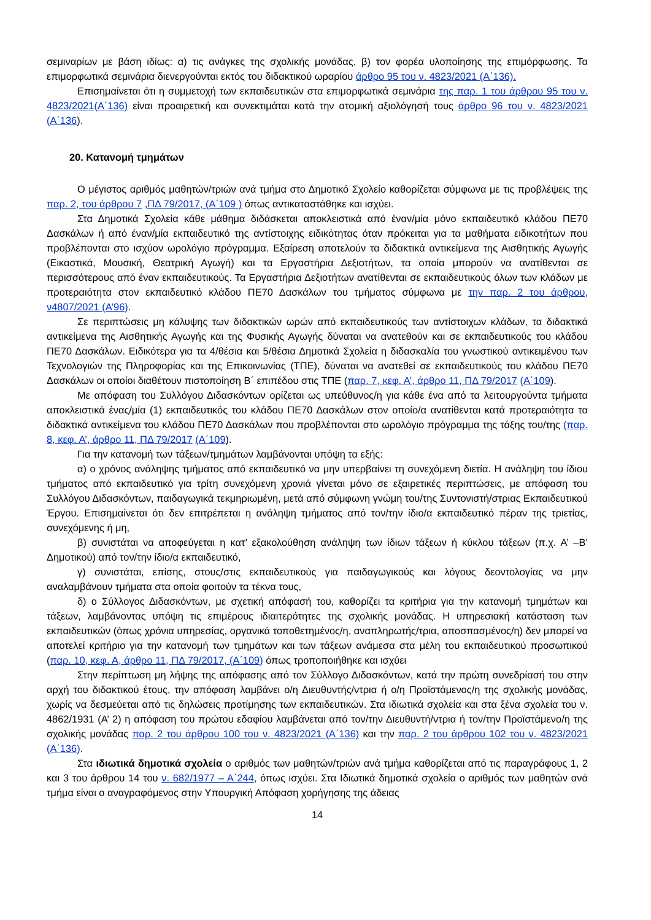σεμιναρίων με βάση ιδίως: α) τις ανάγκες της σχολικής μονάδας, β) τον φορέα υλοποίησης της επιμόρφωσης. Τα επιμορφωτικά σεμινάρια διενεργούνται εκτός του διδακτικού ωραρίου άρθρο 95 του ν. 4823/2021 (Α΄136).
Επισημαίνεται ότι η συμμετοχή των εκπαιδευτικών στα επιμορφωτικά σεμινάρια της παρ. 1 του άρθρου 95 του ν. 4823/2021(Α΄136) είναι προαιρετική και συνεκτιμάται κατά την ατομική αξιολόγησή τους άρθρο 96 του ν. 4823/2021 (Α΄136).
20. Κατανομή τμημάτων
Ο μέγιστος αριθμός μαθητών/τριών ανά τμήμα στο Δημοτικό Σχολείο καθορίζεται σύμφωνα με τις προβλέψεις της παρ. 2, του άρθρου 7 ,ΠΔ 79/2017, (Α΄109 ) όπως αντικαταστάθηκε και ισχύει.
Στα Δημοτικά Σχολεία κάθε μάθημα διδάσκεται αποκλειστικά από έναν/μία μόνο εκπαιδευτικό κλάδου ΠΕ70 Δασκάλων ή από έναν/μία εκπαιδευτικό της αντίστοιχης ειδικότητας όταν πρόκειται για τα μαθήματα ειδικοτήτων που προβλέπονται στο ισχύον ωρολόγιο πρόγραμμα. Εξαίρεση αποτελούν τα διδακτικά αντικείμενα της Αισθητικής Αγωγής (Εικαστικά, Μουσική, Θεατρική Αγωγή) και τα Εργαστήρια Δεξιοτήτων, τα οποία μπορούν να ανατίθενται σε περισσότερους από έναν εκπαιδευτικούς. Τα Εργαστήρια Δεξιοτήτων ανατίθενται σε εκπαιδευτικούς όλων των κλάδων με προτεραιότητα στον εκπαιδευτικό κλάδου ΠΕ70 Δασκάλων του τμήματος σύμφωνα με την παρ. 2 του άρθρου, ν4807/2021 (Α’96).
Σε περιπτώσεις μη κάλυψης των διδακτικών ωρών από εκπαιδευτικούς των αντίστοιχων κλάδων, τα διδακτικά αντικείμενα της Αισθητικής Αγωγής και της Φυσικής Αγωγής δύναται να ανατεθούν και σε εκπαιδευτικούς του κλάδου ΠΕ70 Δασκάλων. Ειδικότερα για τα 4/θέσια και 5/θέσια Δημοτικά Σχολεία η διδασκαλία του γνωστικού αντικειμένου των Τεχνολογιών της Πληροφορίας και της Επικοινωνίας (ΤΠΕ), δύναται να ανατεθεί σε εκπαιδευτικούς του κλάδου ΠΕ70 Δασκάλων οι οποίοι διαθέτουν πιστοποίηση Β΄ επιπέδου στις ΤΠΕ (παρ. 7, κεφ. Α’, άρθρο 11, ΠΔ 79/2017 (Α΄109).
Με απόφαση του Συλλόγου Διδασκόντων ορίζεται ως υπεύθυνος/η για κάθε ένα από τα λειτουργούντα τμήματα αποκλειστικά ένας/μία (1) εκπαιδευτικός του κλάδου ΠΕ70 Δασκάλων στον οποίο/α ανατίθενται κατά προτεραιότητα τα διδακτικά αντικείμενα του κλάδου ΠΕ70 Δασκάλων που προβλέπονται στο ωρολόγιο πρόγραμμα της τάξης του/της (παρ. 8, κεφ. Α’, άρθρο 11, ΠΔ 79/2017 (Α΄109).
Για την κατανομή των τάξεων/τμημάτων λαμβάνονται υπόψη τα εξής:
α) ο χρόνος ανάληψης τμήματος από εκπαιδευτικό να μην υπερβαίνει τη συνεχόμενη διετία. Η ανάληψη του ίδιου τμήματος από εκπαιδευτικό για τρίτη συνεχόμενη χρονιά γίνεται μόνο σε εξαιρετικές περιπτώσεις, με απόφαση του Συλλόγου Διδασκόντων, παιδαγωγικά τεκμηριωμένη, μετά από σύμφωνη γνώμη του/της Συντονιστή/στριας Εκπαιδευτικού Έργου. Επισημαίνεται ότι δεν επιτρέπεται η ανάληψη τμήματος από τον/την ίδιο/α εκπαιδευτικό πέραν της τριετίας, συνεχόμενης ή μη,
β) συνιστάται να αποφεύγεται η κατ’ εξακολούθηση ανάληψη των ίδιων τάξεων ή κύκλου τάξεων (π.χ. Α’ –Β’ Δημοτικού) από τον/την ίδιο/α εκπαιδευτικό,
γ) συνιστάται, επίσης, στους/στις εκπαιδευτικούς για παιδαγωγικούς και λόγους δεοντολογίας να μην αναλαμβάνουν τμήματα στα οποία φοιτούν τα τέκνα τους,
δ) ο Σύλλογος Διδασκόντων, με σχετική απόφασή του, καθορίζει τα κριτήρια για την κατανομή τμημάτων και τάξεων, λαμβάνοντας υπόψη τις επιμέρους ιδιαιτερότητες της σχολικής μονάδας. Η υπηρεσιακή κατάσταση των εκπαιδευτικών (όπως χρόνια υπηρεσίας, οργανικά τοποθετημένος/η, αναπληρωτής/τρια, αποσπασμένος/η) δεν μπορεί να αποτελεί κριτήριο για την κατανομή των τμημάτων και των τάξεων ανάμεσα στα μέλη του εκπαιδευτικού προσωπικού (παρ. 10, κεφ. Α, άρθρο 11, ΠΔ 79/2017, (Α΄109) όπως τροποποιήθηκε και ισχύει
Στην περίπτωση μη λήψης της απόφασης από τον Σύλλογο Διδασκόντων, κατά την πρώτη συνεδρίασή του στην αρχή του διδακτικού έτους, την απόφαση λαμβάνει ο/η Διευθυντής/ντρια ή ο/η Προϊστάμενος/η της σχολικής μονάδας, χωρίς να δεσμεύεται από τις δηλώσεις προτίμησης των εκπαιδευτικών. Στα ιδιωτικά σχολεία και στα ξένα σχολεία του ν. 4862/1931 (Α’ 2) η απόφαση του πρώτου εδαφίου λαμβάνεται από τον/την Διευθυντή/ντρια ή τον/την Προϊστάμενο/η της σχολικής μονάδας παρ. 2 του άρθρου 100 του ν. 4823/2021 (Α΄136) και την παρ. 2 του άρθρου 102 του ν. 4823/2021 (Α΄136).
Στα ιδιωτικά δημοτικά σχολεία ο αριθμός των μαθητών/τριών ανά τμήμα καθορίζεται από τις παραγράφους 1, 2 και 3 του άρθρου 14 του ν. 682/1977 – Α΄244, όπως ισχύει. Στα Ιδιωτικά δημοτικά σχολεία ο αριθμός των μαθητών ανά τμήμα είναι ο αναγραφόμενος στην Υπουργική Απόφαση χορήγησης της άδειας
14